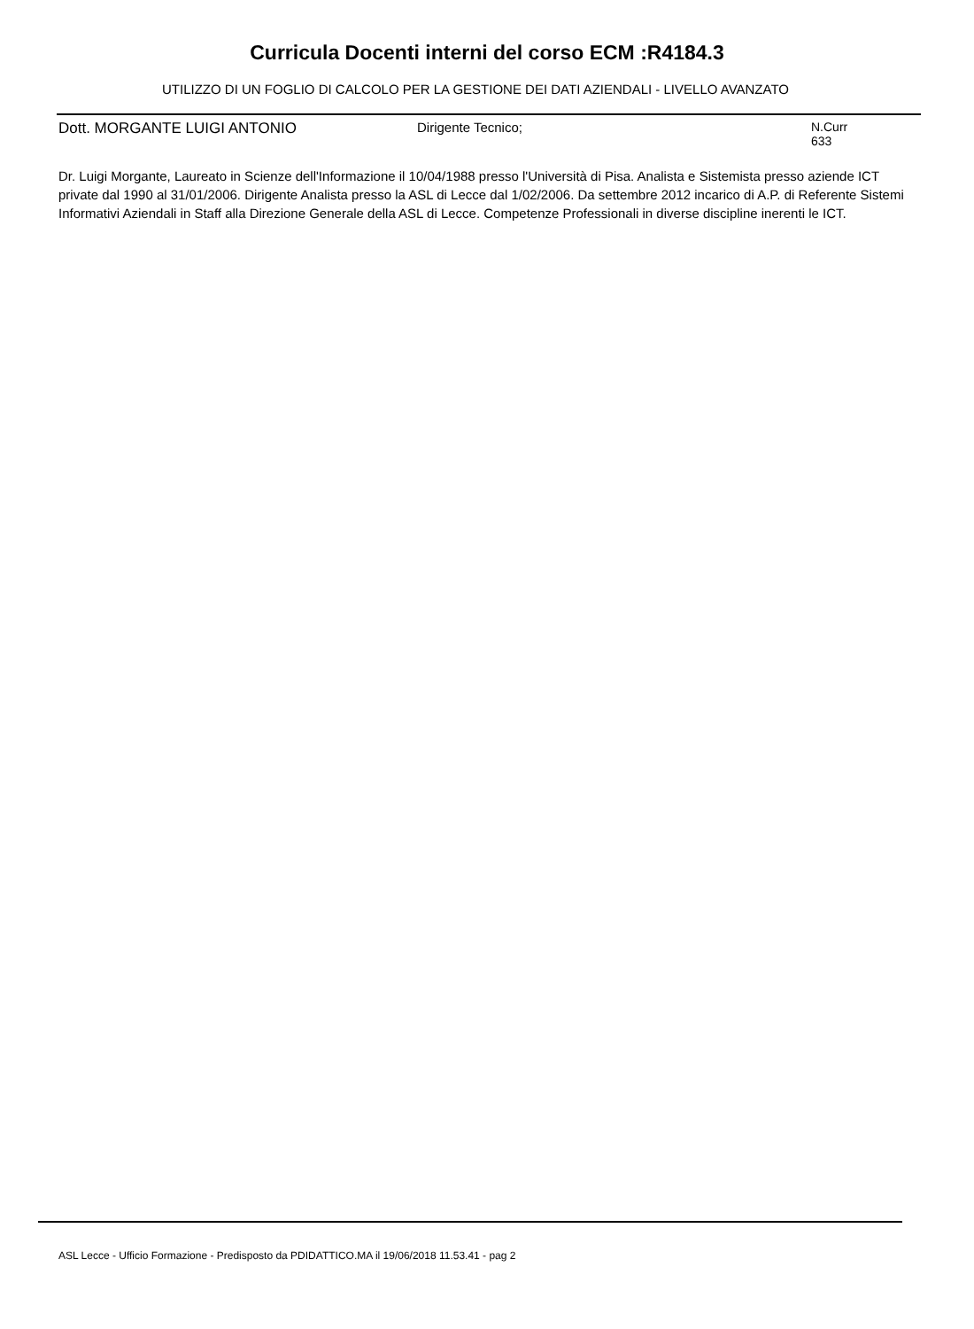Curricula Docenti interni del corso ECM :R4184.3
UTILIZZO DI UN FOGLIO DI CALCOLO PER LA GESTIONE DEI DATI AZIENDALI - LIVELLO AVANZATO
Dott. MORGANTE LUIGI ANTONIO Dirigente Tecnico; N.Curr
633
Dr. Luigi Morgante, Laureato in Scienze dell'Informazione il 10/04/1988 presso l'Università di Pisa. Analista e Sistemista presso aziende ICT private dal 1990 al 31/01/2006. Dirigente Analista presso la ASL di Lecce dal 1/02/2006. Da settembre 2012 incarico di A.P. di Referente Sistemi Informativi Aziendali in Staff alla Direzione Generale della ASL di Lecce. Competenze Professionali in diverse discipline inerenti le ICT.
ASL Lecce - Ufficio Formazione - Predisposto da PDIDATTICO.MA il 19/06/2018 11.53.41 - pag 2